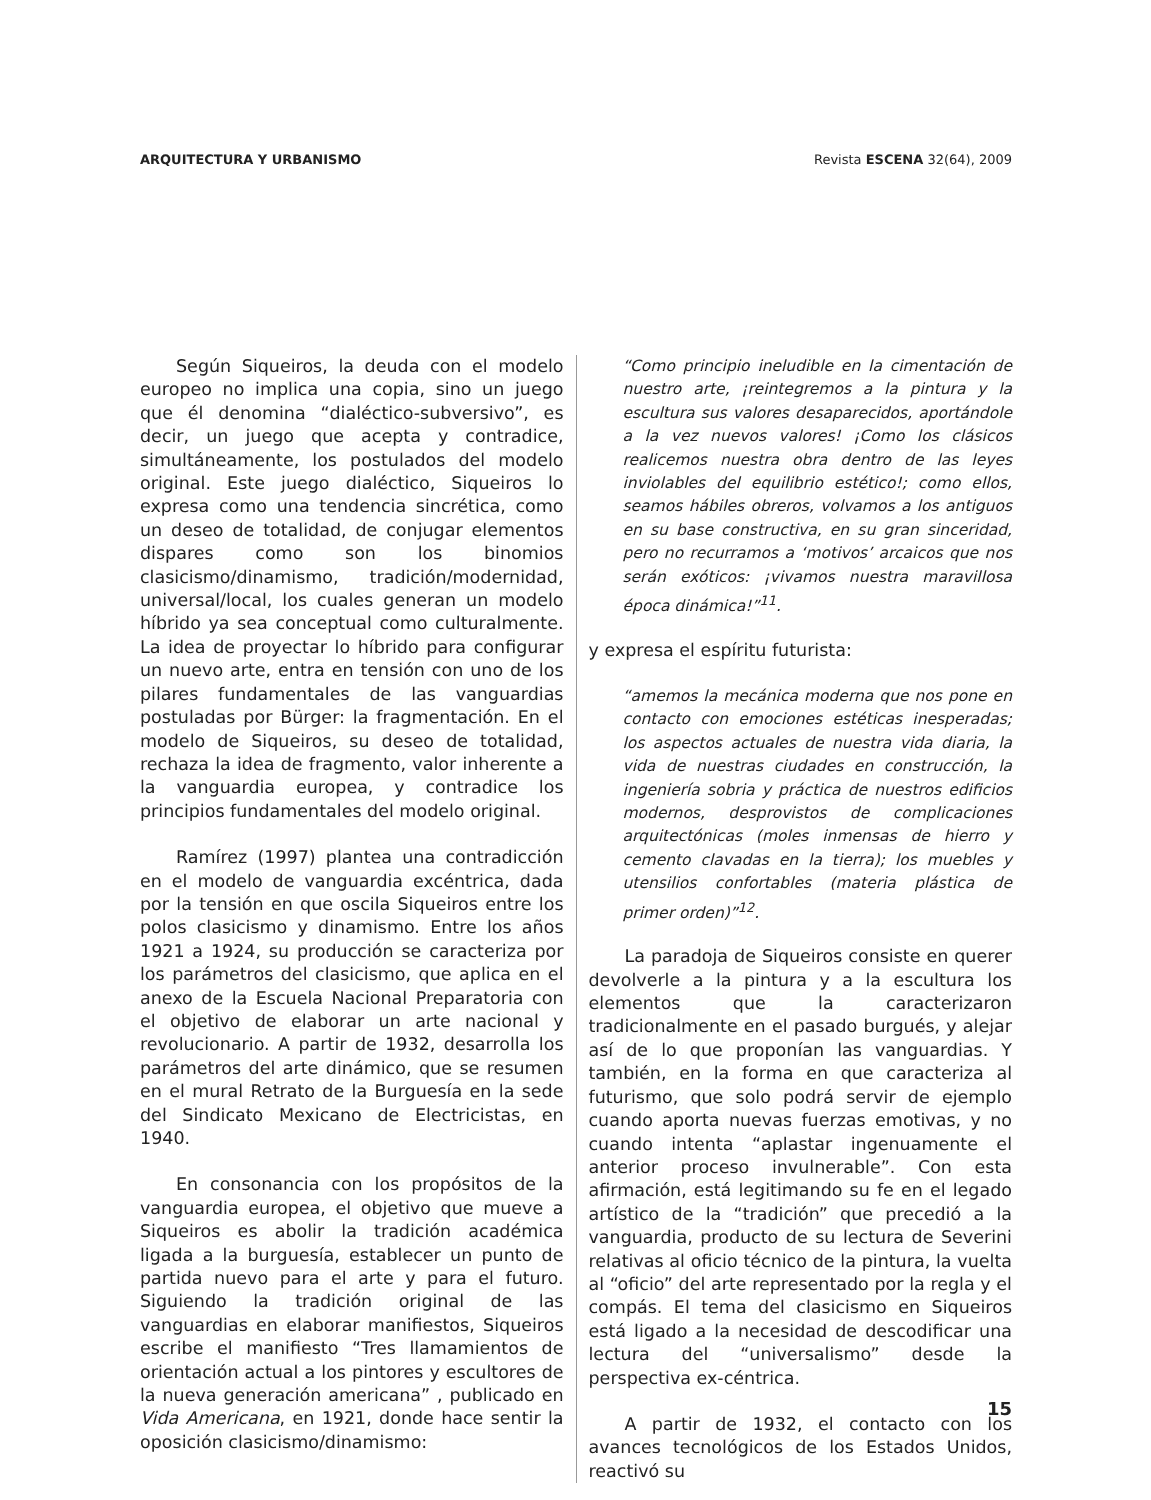ARQUITECTURA Y URBANISMO Revista ESCENA 32(64), 2009
Según Siqueiros, la deuda con el modelo europeo no implica una copia, sino un juego que él denomina “dialéctico-subversivo”, es decir, un juego que acepta y contradice, simultáneamente, los postulados del modelo original. Este juego dialéctico, Siqueiros lo expresa como una tendencia sincrética, como un deseo de totalidad, de conjugar elementos dispares como son los binomios clasicismo/dinamismo, tradición/modernidad, universal/local, los cuales generan un modelo híbrido ya sea conceptual como culturalmente. La idea de proyectar lo híbrido para configurar un nuevo arte, entra en tensión con uno de los pilares fundamentales de las vanguardias postuladas por Bürger: la fragmentación. En el modelo de Siqueiros, su deseo de totalidad, rechaza la idea de fragmento, valor inherente a la vanguardia europea, y contradice los principios fundamentales del modelo original.
Ramírez (1997) plantea una contradicción en el modelo de vanguardia excéntrica, dada por la tensión en que oscila Siqueiros entre los polos clasicismo y dinamismo. Entre los años 1921 a 1924, su producción se caracteriza por los parámetros del clasicismo, que aplica en el anexo de la Escuela Nacional Preparatoria con el objetivo de elaborar un arte nacional y revolucionario. A partir de 1932, desarrolla los parámetros del arte dinámico, que se resumen en el mural Retrato de la Burguesía en la sede del Sindicato Mexicano de Electricistas, en 1940.
En consonancia con los propósitos de la vanguardia europea, el objetivo que mueve a Siqueiros es abolir la tradición académica ligada a la burguesía, establecer un punto de partida nuevo para el arte y para el futuro. Siguiendo la tradición original de las vanguardias en elaborar manifiestos, Siqueiros escribe el manifiesto “Tres llamamientos de orientación actual a los pintores y escultores de la nueva generación americana” , publicado en Vida Americana, en 1921, donde hace sentir la oposición clasicismo/dinamismo:
“Como principio ineludible en la cimentación de nuestro arte, ¡reintegremos a la pintura y la escultura sus valores desaparecidos, aportándole a la vez nuevos valores! ¡Como los clásicos realicemos nuestra obra dentro de las leyes inviolables del equilibrio estético!; como ellos, seamos hábiles obreros, volvamos a los antiguos en su base constructiva, en su gran sinceridad, pero no recurramos a ‘motivos’ arcaicos que nos serán exóticos: ¡vivamos nuestra maravillosa época dinámica!”<sup>11</sup>.
y expresa el espíritu futurista:
“amemos la mecánica moderna que nos pone en contacto con emociones estéticas inesperadas; los aspectos actuales de nuestra vida diaria, la vida de nuestras ciudades en construcción, la ingeniería sobria y práctica de nuestros edificios modernos, desprovistos de complicaciones arquitectónicas (moles inmensas de hierro y cemento clavadas en la tierra); los muebles y utensilios confortables (materia plástica de primer orden)”<sup>12</sup>.
La paradoja de Siqueiros consiste en querer devolverle a la pintura y a la escultura los elementos que la caracterizaron tradicionalmente en el pasado burgués, y alejar así de lo que proponían las vanguardias. Y también, en la forma en que caracteriza al futurismo, que solo podrá servir de ejemplo cuando aporta nuevas fuerzas emotivas, y no cuando intenta “aplastar ingenuamente el anterior proceso invulnerable”. Con esta afirmación, está legitimando su fe en el legado artístico de la “tradición” que precedió a la vanguardia, producto de su lectura de Severini relativas al oficio técnico de la pintura, la vuelta al “oficio” del arte representado por la regla y el compás. El tema del clasicismo en Siqueiros está ligado a la necesidad de descodificar una lectura del “universalismo” desde la perspectiva ex-céntrica.
A partir de 1932, el contacto con los avances tecnológicos de los Estados Unidos, reactivó su
15